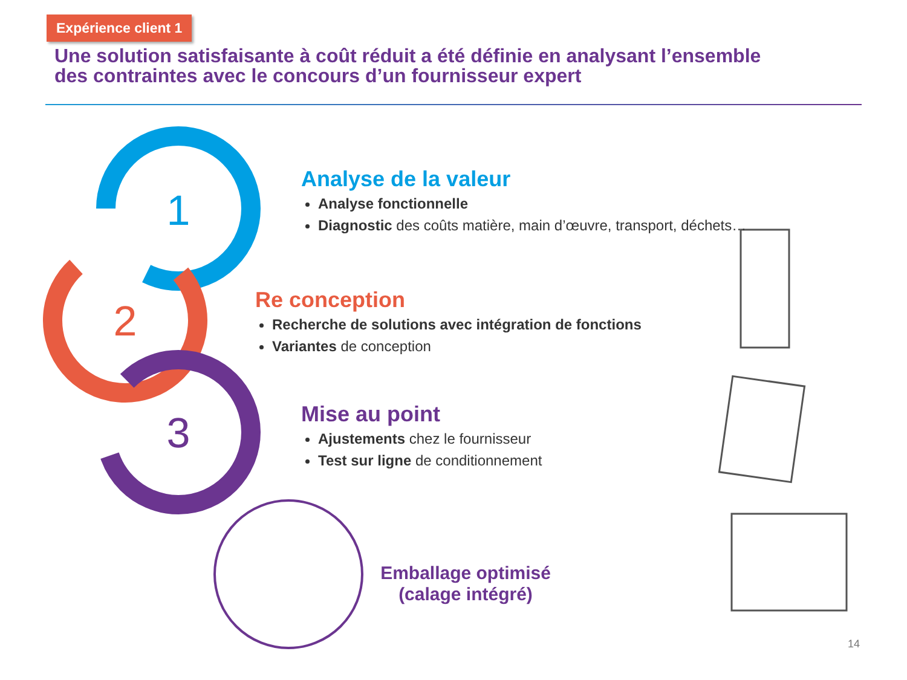Expérience client 1
Une solution satisfaisante à coût réduit a été définie en analysant l’ensemble des contraintes avec le concours d’un fournisseur expert
1
2
3
Analyse de la valeur
Analyse fonctionnelle
Diagnostic des coûts matière, main d’œuvre, transport, déchets…
Re conception
Recherche de solutions avec intégration de fonctions
Variantes de conception
Mise au point
Ajustements chez le fournisseur
Test sur ligne de conditionnement
Emballage optimisé (calage intégré)
14